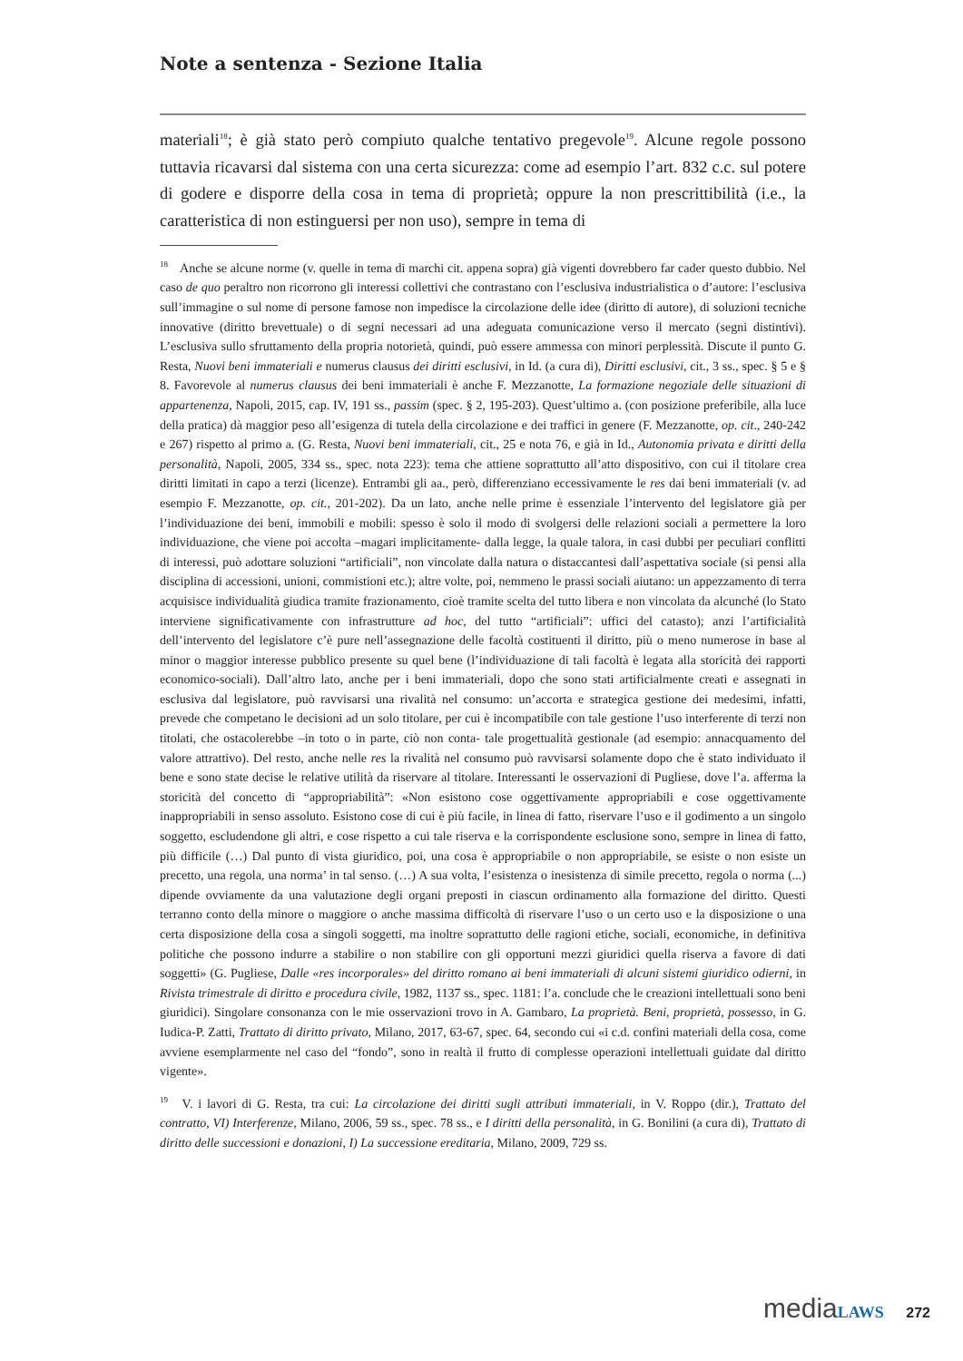Note a sentenza - Sezione Italia
materiali<sup>18</sup>; è già stato però compiuto qualche tentativo pregevole<sup>19</sup>. Alcune regole possono tuttavia ricavarsi dal sistema con una certa sicurezza: come ad esempio l’art. 832 c.c. sul potere di godere e disporre della cosa in tema di proprietà; oppure la non prescrittibilità (i.e., la caratteristica di non estinguersi per non uso), sempre in tema di
<sup>18</sup> Anche se alcune norme (v. quelle in tema di marchi cit. appena sopra) già vigenti dovrebbero far cader questo dubbio. Nel caso de quo peraltro non ricorrono gli interessi collettivi che contrastano con l’esclusiva industrialistica o d’autore: l’esclusiva sull’immagine o sul nome di persone famose non impedisce la circolazione delle idee (diritto di autore), di soluzioni tecniche innovative (diritto brevettuale) o di segni necessari ad una adeguata comunicazione verso il mercato (segni distintivi). L’esclusiva sullo sfruttamento della propria notorietà, quindi, può essere ammessa con minori perplessità. Discute il punto G. Resta, Nuovi beni immateriali e numerus clausus dei diritti esclusivi, in Id. (a cura di), Diritti esclusivi, cit., 3 ss., spec. § 5 e § 8. Favorevole al numerus clausus dei beni immateriali è anche F. Mezzanotte, La formazione negoziale delle situazioni di appartenenza, Napoli, 2015, cap. IV, 191 ss., passim (spec. § 2, 195-203). Quest’ultimo a. (con posizione preferibile, alla luce della pratica) dà maggior peso all’esigenza di tutela della circolazione e dei traffici in genere (F. Mezzanotte, op. cit., 240-242 e 267) rispetto al primo a. (G. Resta, Nuovi beni immateriali, cit., 25 e nota 76, e già in Id., Autonomia privata e diritti della personalità, Napoli, 2005, 334 ss., spec. nota 223): tema che attiene soprattutto all’atto dispositivo, con cui il titolare crea diritti limitati in capo a terzi (licenze). Entrambi gli aa., però, differenziano eccessivamente le res dai beni immateriali (v. ad esempio F. Mezzanotte, op. cit., 201-202). Da un lato, anche nelle prime è essenziale l’intervento del legislatore già per l’individuazione dei beni, immobili e mobili: spesso è solo il modo di svolgersi delle relazioni sociali a permettere la loro individuazione, che viene poi accolta –magari implicitamente- dalla legge, la quale talora, in casi dubbi per peculiari conflitti di interessi, può adottare soluzioni “artificiali”, non vincolate dalla natura o distaccantesi dall’aspettativa sociale (si pensi alla disciplina di accessioni, unioni, commistioni etc.); altre volte, poi, nemmeno le prassi sociali aiutano: un appezzamento di terra acquisisce individualità giudica tramite frazionamento, cioè tramite scelta del tutto libera e non vincolata da alcunché (lo Stato interviene significativamente con infrastrutture ad hoc, del tutto “artificiali”: uffici del catasto); anzi l’artificialità dell’intervento del legislatore c’è pure nell’assegnazione delle facoltà costituenti il diritto, più o meno numerose in base al minor o maggior interesse pubblico presente su quel bene (l’individuazione di tali facoltà è legata alla storicità dei rapporti economico-sociali). Dall’altro lato, anche per i beni immateriali, dopo che sono stati artificialmente creati e assegnati in esclusiva dal legislatore, può ravvisarsi una rivalità nel consumo: un’accorta e strategica gestione dei medesimi, infatti, prevede che competano le decisioni ad un solo titolare, per cui è incompatibile con tale gestione l’uso interferente di terzi non titolati, che ostacolerebbe –in toto o in parte, ciò non conta- tale progettualità gestionale (ad esempio: annacquamento del valore attrattivo). Del resto, anche nelle res la rivalità nel consumo può ravvisarsi solamente dopo che è stato individuato il bene e sono state decise le relative utilità da riservare al titolare. Interessanti le osservazioni di Pugliese, dove l’a. afferma la storicità del concetto di “appropriabilità”: «Non esistono cose oggettivamente appropriabili e cose oggettivamente inappropriabili in senso assoluto. Esistono cose di cui è più facile, in linea di fatto, riservare l’uso e il godimento a un singolo soggetto, escludendone gli altri, e cose rispetto a cui tale riserva e la corrispondente esclusione sono, sempre in linea di fatto, più difficile (…) Dal punto di vista giuridico, poi, una cosa è appropriabile o non appropriabile, se esiste o non esiste un precetto, una regola, una norma’ in tal senso. (…) A sua volta, l’esistenza o inesistenza di simile precetto, regola o norma (...) dipende ovviamente da una valutazione degli organi preposti in ciascun ordinamento alla formazione del diritto. Questi terranno conto della minore o maggiore o anche massima difficoltà di riservare l’uso o un certo uso e la disposizione o una certa disposizione della cosa a singoli soggetti, ma inoltre soprattutto delle ragioni etiche, sociali, economiche, in definitiva politiche che possono indurre a stabilire o non stabilire con gli opportuni mezzi giuridici quella riserva a favore di dati soggetti» (G. Pugliese, Dalle «res incorporales» del diritto romano ai beni immateriali di alcuni sistemi giuridico odierni, in Rivista trimestrale di diritto e procedura civile, 1982, 1137 ss., spec. 1181: l’a. conclude che le creazioni intellettuali sono beni giuridici). Singolare consonanza con le mie osservazioni trovo in A. Gambaro, La proprietà. Beni, proprietà, possesso, in G. Iudica-P. Zatti, Trattato di diritto privato, Milano, 2017, 63-67, spec. 64, secondo cui «i c.d. confini materiali della cosa, come avviene esemplarmente nel caso del “fondo”, sono in realtà il frutto di complesse operazioni intellettuali guidate dal diritto vigente».
<sup>19</sup> V. i lavori di G. Resta, tra cui: La circolazione dei diritti sugli attributi immateriali, in V. Roppo (dir.), Trattato del contratto, VI) Interferenze, Milano, 2006, 59 ss., spec. 78 ss., e I diritti della personalità, in G. Bonilini (a cura di), Trattato di diritto delle successioni e donazioni, I) La successione ereditaria, Milano, 2009, 729 ss.
media LAWS 272